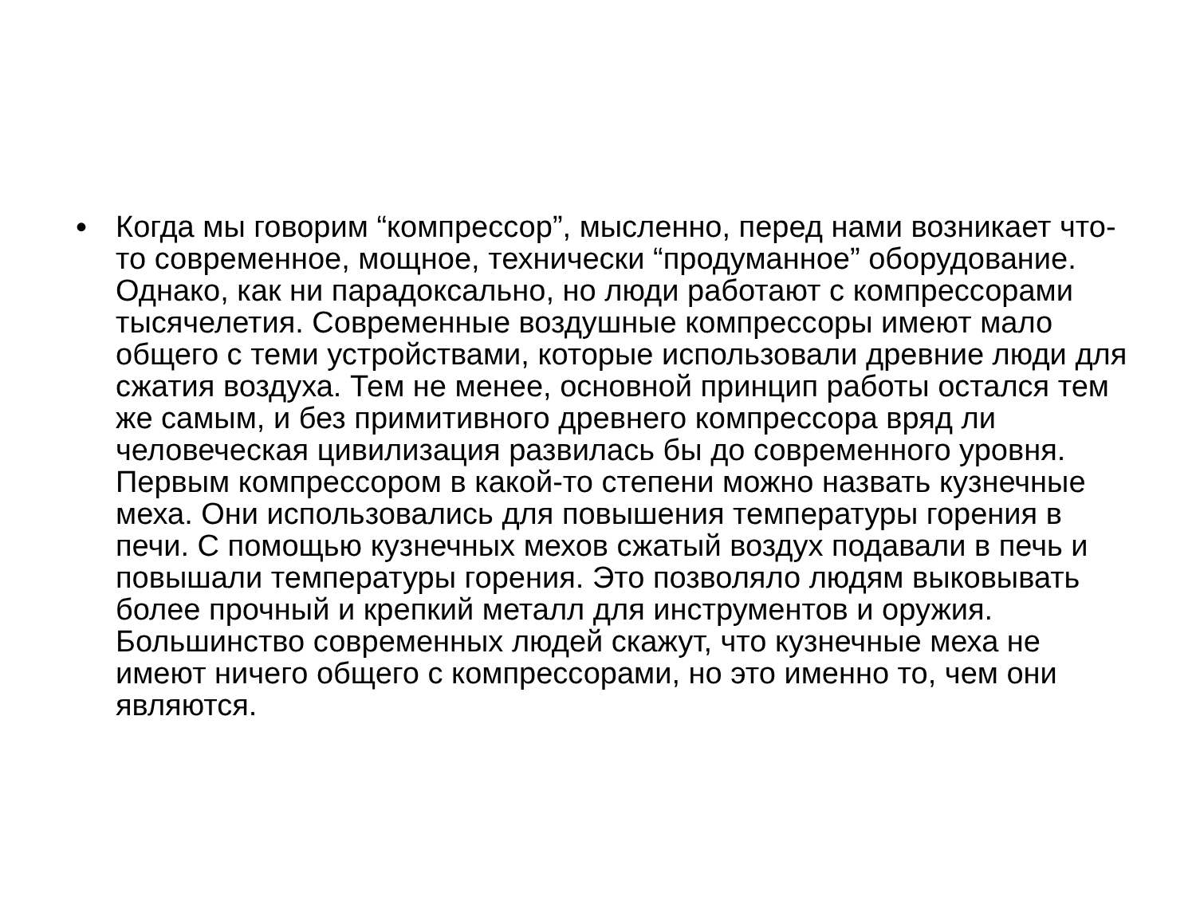• Когда мы говорим “компрессор”, мысленно, перед нами возникает что-то современное, мощное, технически “продуманное” оборудование. Однако, как ни парадоксально, но люди работают с компрессорами тысячелетия. Современные воздушные компрессоры имеют мало общего с теми устройствами, которые использовали древние люди для сжатия воздуха. Тем не менее, основной принцип работы остался тем же самым, и без примитивного древнего компрессора вряд ли человеческая цивилизация развилась бы до современного уровня. Первым компрессором в какой-то степени можно назвать кузнечные меха. Они использовались для повышения температуры горения в печи. С помощью кузнечных мехов сжатый воздух подавали в печь и повышали температуры горения. Это позволяло людям выковывать более прочный и крепкий металл для инструментов и оружия. Большинство современных людей скажут, что кузнечные меха не имеют ничего общего с компрессорами, но это именно то, чем они являются.